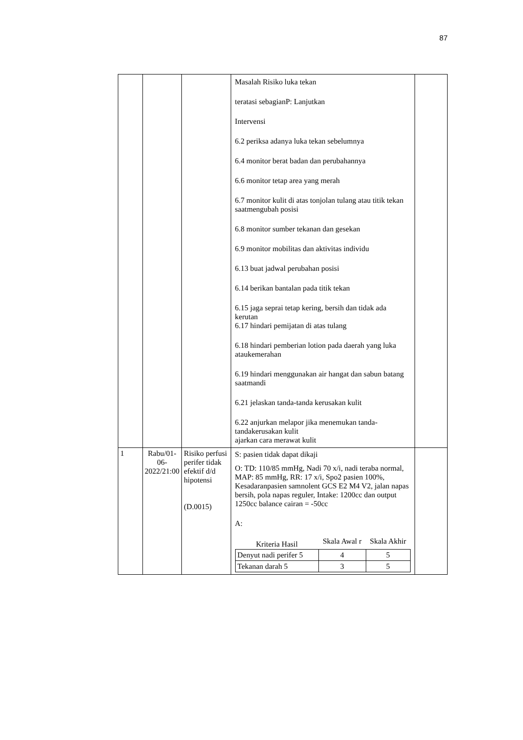87
| | | | Masalah Risiko luka tekan teratasi sebagianP: Lanjutkan Intervensi 6.2 periksa adanya luka tekan sebelumnya 6.4 monitor berat badan dan perubahannya 6.6 monitor tetap area yang merah 6.7 monitor kulit di atas tonjolan tulang atau titik tekan saatmengubah posisi 6.8 monitor sumber tekanan dan gesekan 6.9 monitor mobilitas dan aktivitas individu 6.13 buat jadwal perubahan posisi 6.14 berikan bantalan pada titik tekan 6.15 jaga seprai tetap kering, bersih dan tidak ada kerutan 6.17 hindari pemijatan di atas tulang 6.18 hindari pemberian lotion pada daerah yang luka ataukemerahan 6.19 hindari menggunakan air hangat dan sabun batang saatmandi 6.21 jelaskan tanda-tanda kerusakan kulit 6.22 anjurkan melapor jika menemukan tanda-tandakerusakan kulit ajarkan cara merawat kulit | |
| 1 | Rabu/01-06-2022/21:00 | Risiko perfusi perifer tidak efektif d/d hipotensi (D.0015) | S: pasien tidak dapat dikaji O: TD: 110/85 mmHg, Nadi 70 x/i, nadi teraba normal, MAP: 85 mmHg, RR: 17 x/i, Spo2 pasien 100%, Kesadaranpasien samnolent GCS E2 M4 V2, jalan napas bersih, pola napas reguler, Intake: 1200cc dan output 1250cc balance cairan = -50cc A: / Kriteria Hasil / Skala Awal r / Skala Akhir / / --- / --- / --- / / Denyut nadi perifer 5 / 4 / 5 / / Tekanan darah 5 / 3 / 5 / | |